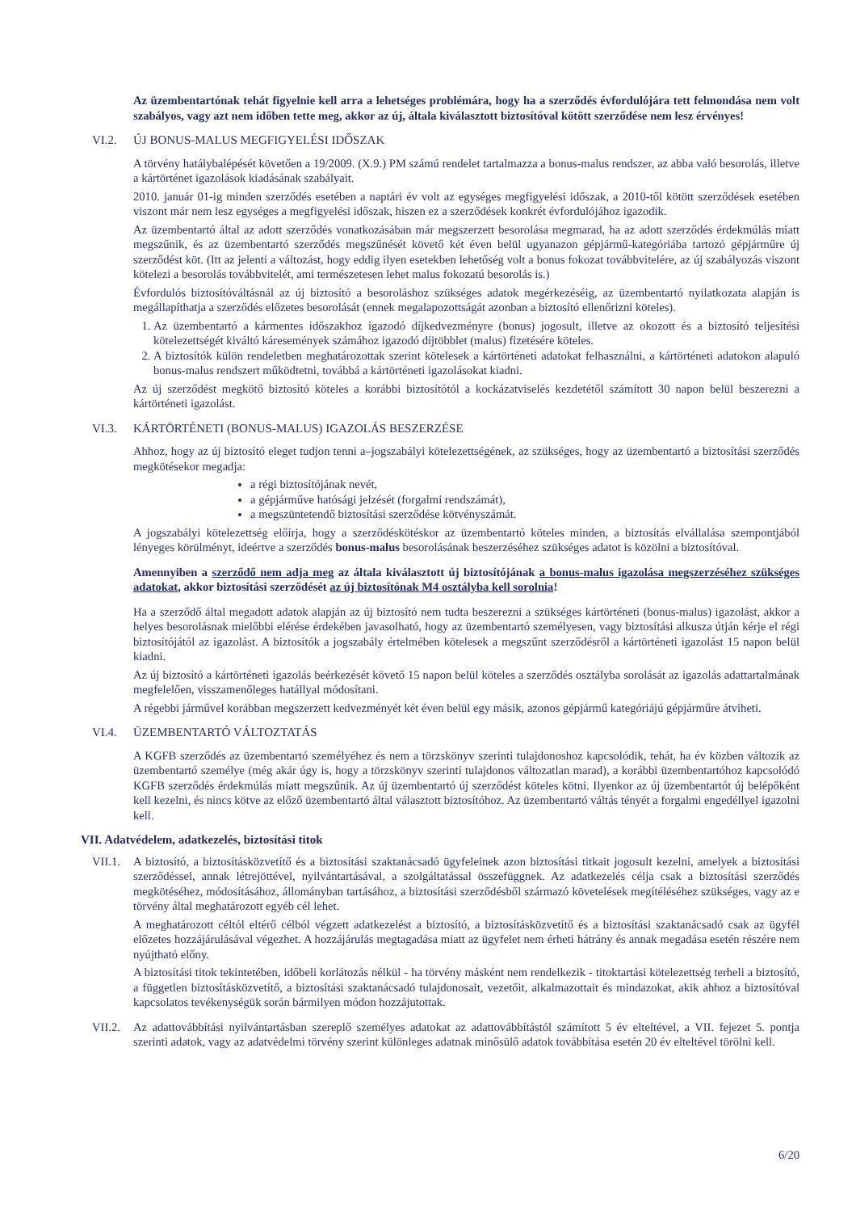Az üzembentartónak tehát figyelnie kell arra a lehetséges problémára, hogy ha a szerződés évfordulójára tett felmondása nem volt szabályos, vagy azt nem időben tette meg, akkor az új, általa kiválasztott biztosítóval kötött szerződése nem lesz érvényes!
VI.2. ÚJ BONUS-MALUS MEGFIGYELÉSI IDŐSZAK
A törvény hatálybalépését követően a 19/2009. (X.9.) PM számú rendelet tartalmazza a bonus-malus rendszer, az abba való besorolás, illetve a kártörténet igazolások kiadásának szabályait.
2010. január 01-ig minden szerződés esetében a naptári év volt az egységes megfigyelési időszak, a 2010-től kötött szerződések esetében viszont már nem lesz egységes a megfigyelési időszak, hiszen ez a szerződések konkrét évfordulójához igazodik.
Az üzembentartó által az adott szerződés vonatkozásában már megszerzett besorolása megmarad, ha az adott szerződés érdekmúlás miatt megszűnik, és az üzembentartó szerződés megszűnését követő két éven belül ugyanazon gépjármű-kategóriába tartozó gépjárműre új szerződést köt. (Itt az jelenti a változást, hogy eddig ilyen esetekben lehetőség volt a bonus fokozat továbbvitelére, az új szabályozás viszont kötelezi a besorolás továbbvitelét, ami természetesen lehet malus fokozatú besorolás is.)
Évfordulós biztosítóváltásnál az új biztosító a besoroláshoz szükséges adatok megérkezéséig, az üzembentartó nyilatkozata alapján is megállapíthatja a szerződés előzetes besorolását (ennek megalapozottságát azonban a biztosító ellenőrizni köteles).
1. Az üzembentartó a kármentes időszakhoz igazodó díjkedvezményre (bonus) jogosult, illetve az okozott és a biztosító teljesítési kötelezettségét kiváltó káresemények számához igazodó díjtöbblet (malus) fizetésére köteles.
2. A biztosítók külön rendeletben meghatározottak szerint kötelesek a kártörténeti adatokat felhasználni, a kártörténeti adatokon alapuló bonus-malus rendszert működtetni, továbbá a kártörténeti igazolásokat kiadni.
Az új szerződést megkötő biztosító köteles a korábbi biztosítótól a kockázatviselés kezdetétől számított 30 napon belül beszerezni a kártörténeti igazolást.
VI.3. KÁRTÖRTÉNETI (BONUS-MALUS) IGAZOLÁS BESZERZÉSE
Ahhoz, hogy az új biztosító eleget tudjon tenni a–jogszabályi kötelezettségének, az szükséges, hogy az üzembentartó a biztosítási szerződés megkötésekor megadja:
a régi biztosítójának nevét,
a gépjárműve hatósági jelzését (forgalmi rendszámát),
a megszüntetendő biztosítási szerződése kötvényszámát.
A jogszabályi kötelezettség előírja, hogy a szerződéskötéskor az üzembentartó köteles minden, a biztosítás elvállalása szempontjából lényeges körülményt, ideértve a szerződés bonus-malus besorolásának beszerzéséhez szükséges adatot is közölni a biztosítóval.
Amennyiben a szerződő nem adja meg az általa kiválasztott új biztosítójának a bonus-malus igazolása megszerzéséhez szükséges adatokat, akkor biztosítási szerződését az új biztosítónak M4 osztályba kell sorolnia!
Ha a szerződő által megadott adatok alapján az új biztosító nem tudta beszerezni a szükséges kártörténeti (bonus-malus) igazolást, akkor a helyes besorolásnak mielőbbi elérése érdekében javasolható, hogy az üzembentartó személyesen, vagy biztosítási alkusza útján kérje el régi biztosítójától az igazolást. A biztosítók a jogszabály értelmében kötelesek a megszűnt szerződésről a kártörténeti igazolást 15 napon belül kiadni.
Az új biztosító a kártörténeti igazolás beérkezését követő 15 napon belül köteles a szerződés osztályba sorolását az igazolás adattartalmának megfelelően, visszamenőleges hatállyal módosítani.
A régebbi járművel korábban megszerzett kedvezményét két éven belül egy másik, azonos gépjármű kategóriájú gépjárműre átviheti.
VI.4. ÜZEMBENTARTÓ VÁLTOZTATÁS
A KGFB szerződés az üzembentartó személyéhez és nem a törzskönyv szerinti tulajdonoshoz kapcsolódik, tehát, ha év közben változik az üzembentartó személye (még akár úgy is, hogy a törzskönyv szerinti tulajdonos változatlan marad), a korábbi üzembentartóhoz kapcsolódó KGFB szerződés érdekmúlás miatt megszűnik. Az új üzembentartó új szerződést köteles kötni. Ilyenkor az új üzembentartót új belépőként kell kezelni, és nincs kötve az előző üzembentartó által választott biztosítóhoz. Az üzembentartó váltás tényét a forgalmi engedéllyel igazolni kell.
VII. Adatvédelem, adatkezelés, biztosítási titok
VII.1.
A biztosító, a biztosításközvetítő és a biztosítási szaktanácsadó ügyfeleinek azon biztosítási titkait jogosult kezelni, amelyek a biztosítási szerződéssel, annak létrejöttével, nyilvántartásával, a szolgáltatással összefüggnek. Az adatkezelés célja csak a biztosítási szerződés megkötéséhez, módosításához, állományban tartásához, a biztosítási szerződésből származó követelések megítéléséhez szükséges, vagy az e törvény által meghatározott egyéb cél lehet.
A meghatározott céltól eltérő célból végzett adatkezelést a biztosító, a biztosításközvetítő és a biztosítási szaktanácsadó csak az ügyfél előzetes hozzájárulásával végezhet. A hozzájárulás megtagadása miatt az ügyfelet nem érheti hátrány és annak megadása esetén részére nem nyújtható előny.
A biztosítási titok tekintetében, időbeli korlátozás nélkül - ha törvény másként nem rendelkezik - titoktartási kötelezettség terheli a biztosító, a független biztosításközvetítő, a biztosítási szaktanácsadó tulajdonosait, vezetőit, alkalmazottait és mindazokat, akik ahhoz a biztosítóval kapcsolatos tevékenységük során bármilyen módon hozzájutottak.
VII.2.
Az adattovábbítási nyilvántartásban szereplő személyes adatokat az adattovábbítástól számított 5 év elteltével, a VII. fejezet 5. pontja szerinti adatok, vagy az adatvédelmi törvény szerint különleges adatnak minősülő adatok továbbítása esetén 20 év elteltével törölni kell.
6/20